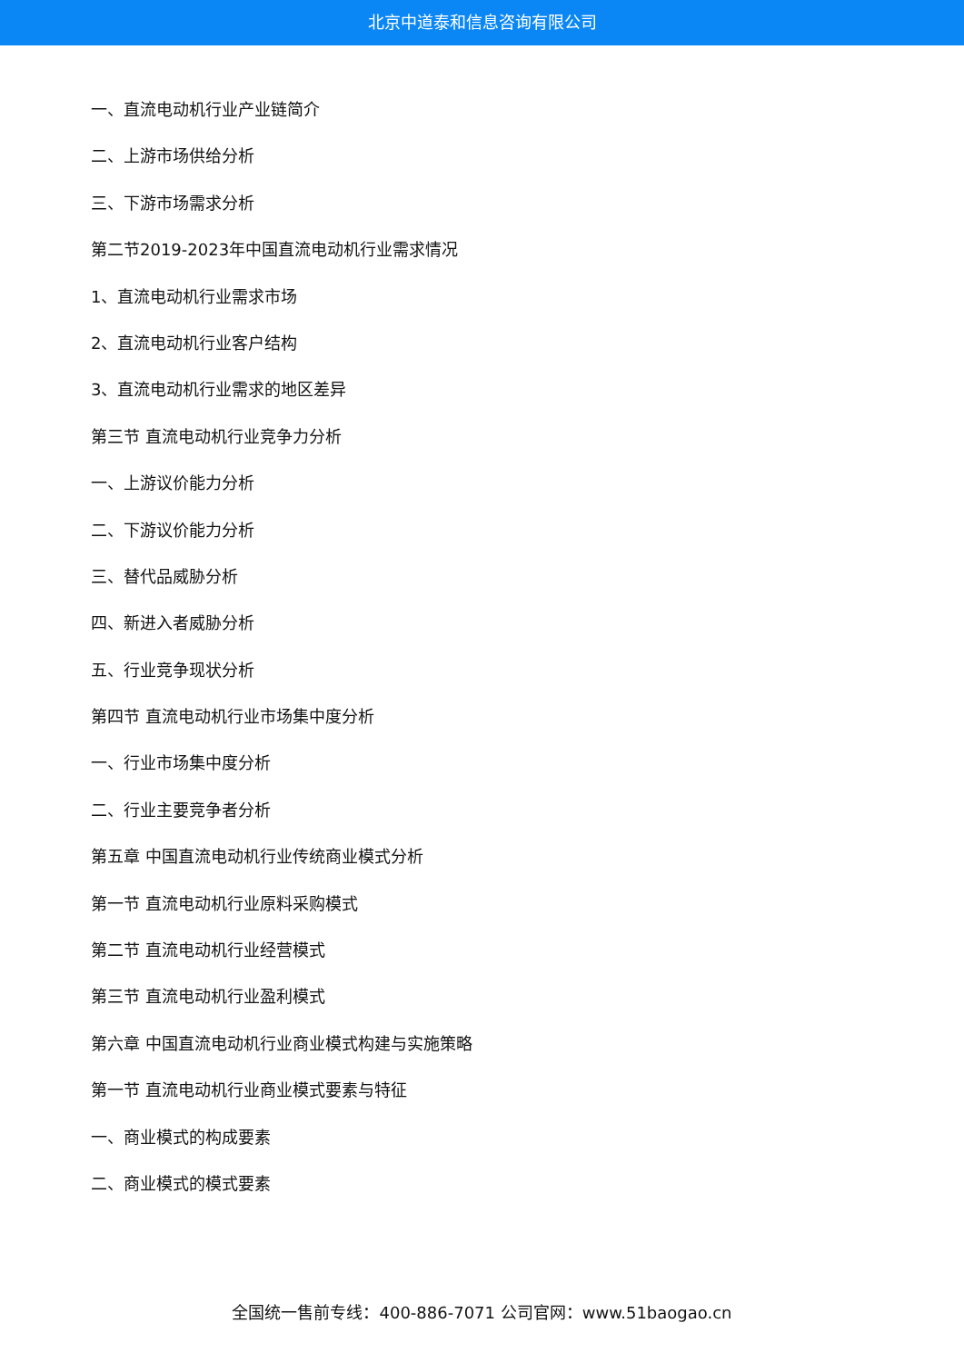北京中道泰和信息咨询有限公司
一、直流电动机行业产业链简介
二、上游市场供给分析
三、下游市场需求分析
第二节2019-2023年中国直流电动机行业需求情况
1、直流电动机行业需求市场
2、直流电动机行业客户结构
3、直流电动机行业需求的地区差异
第三节 直流电动机行业竞争力分析
一、上游议价能力分析
二、下游议价能力分析
三、替代品威胁分析
四、新进入者威胁分析
五、行业竞争现状分析
第四节 直流电动机行业市场集中度分析
一、行业市场集中度分析
二、行业主要竞争者分析
第五章 中国直流电动机行业传统商业模式分析
第一节 直流电动机行业原料采购模式
第二节 直流电动机行业经营模式
第三节 直流电动机行业盈利模式
第六章 中国直流电动机行业商业模式构建与实施策略
第一节 直流电动机行业商业模式要素与特征
一、商业模式的构成要素
二、商业模式的模式要素
全国统一售前专线：400-886-7071 公司官网：www.51baogao.cn